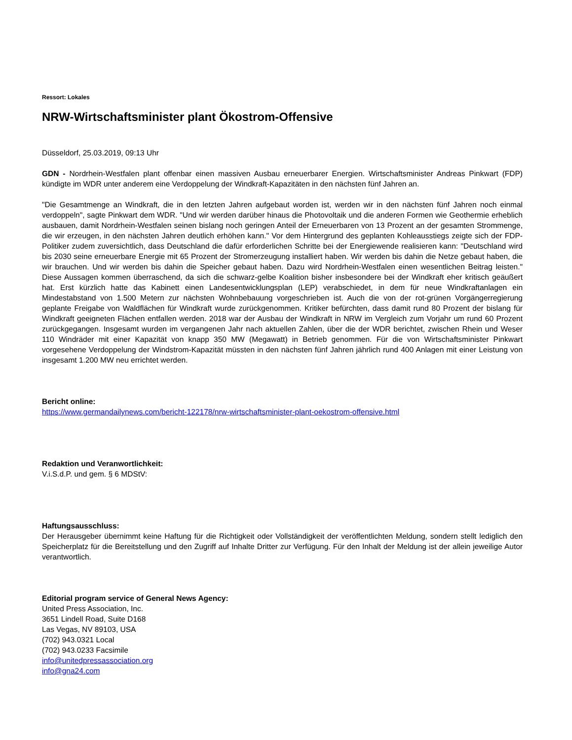Ressort: Lokales
NRW-Wirtschaftsminister plant Ökostrom-Offensive
Düsseldorf, 25.03.2019, 09:13 Uhr
GDN - Nordrhein-Westfalen plant offenbar einen massiven Ausbau erneuerbarer Energien. Wirtschaftsminister Andreas Pinkwart (FDP) kündigte im WDR unter anderem eine Verdoppelung der Windkraft-Kapazitäten in den nächsten fünf Jahren an.
"Die Gesamtmenge an Windkraft, die in den letzten Jahren aufgebaut worden ist, werden wir in den nächsten fünf Jahren noch einmal verdoppeln", sagte Pinkwart dem WDR. "Und wir werden darüber hinaus die Photovoltaik und die anderen Formen wie Geothermie erheblich ausbauen, damit Nordrhein-Westfalen seinen bislang noch geringen Anteil der Erneuerbaren von 13 Prozent an der gesamten Strommenge, die wir erzeugen, in den nächsten Jahren deutlich erhöhen kann." Vor dem Hintergrund des geplanten Kohleausstiegs zeigte sich der FDP-Politiker zudem zuversichtlich, dass Deutschland die dafür erforderlichen Schritte bei der Energiewende realisieren kann: "Deutschland wird bis 2030 seine erneuerbare Energie mit 65 Prozent der Stromerzeugung installiert haben. Wir werden bis dahin die Netze gebaut haben, die wir brauchen. Und wir werden bis dahin die Speicher gebaut haben. Dazu wird Nordrhein-Westfalen einen wesentlichen Beitrag leisten." Diese Aussagen kommen überraschend, da sich die schwarz-gelbe Koalition bisher insbesondere bei der Windkraft eher kritisch geäußert hat. Erst kürzlich hatte das Kabinett einen Landesentwicklungsplan (LEP) verabschiedet, in dem für neue Windkraftanlagen ein Mindestabstand von 1.500 Metern zur nächsten Wohnbebauung vorgeschrieben ist. Auch die von der rot-grünen Vorgängerregierung geplante Freigabe von Waldflächen für Windkraft wurde zurückgenommen. Kritiker befürchten, dass damit rund 80 Prozent der bislang für Windkraft geeigneten Flächen entfallen werden. 2018 war der Ausbau der Windkraft in NRW im Vergleich zum Vorjahr um rund 60 Prozent zurückgegangen. Insgesamt wurden im vergangenen Jahr nach aktuellen Zahlen, über die der WDR berichtet, zwischen Rhein und Weser 110 Windräder mit einer Kapazität von knapp 350 MW (Megawatt) in Betrieb genommen. Für die von Wirtschaftsminister Pinkwart vorgesehene Verdoppelung der Windstrom-Kapazität müssten in den nächsten fünf Jahren jährlich rund 400 Anlagen mit einer Leistung von insgesamt 1.200 MW neu errichtet werden.
Bericht online:
https://www.germandailynews.com/bericht-122178/nrw-wirtschaftsminister-plant-oekostrom-offensive.html
Redaktion und Veranwortlichkeit:
V.i.S.d.P. und gem. § 6 MDStV:
Haftungsausschluss:
Der Herausgeber übernimmt keine Haftung für die Richtigkeit oder Vollständigkeit der veröffentlichten Meldung, sondern stellt lediglich den Speicherplatz für die Bereitstellung und den Zugriff auf Inhalte Dritter zur Verfügung. Für den Inhalt der Meldung ist der allein jeweilige Autor verantwortlich.
Editorial program service of General News Agency:
United Press Association, Inc.
3651 Lindell Road, Suite D168
Las Vegas, NV 89103, USA
(702) 943.0321 Local
(702) 943.0233 Facsimile
info@unitedpressassociation.org
info@gna24.com